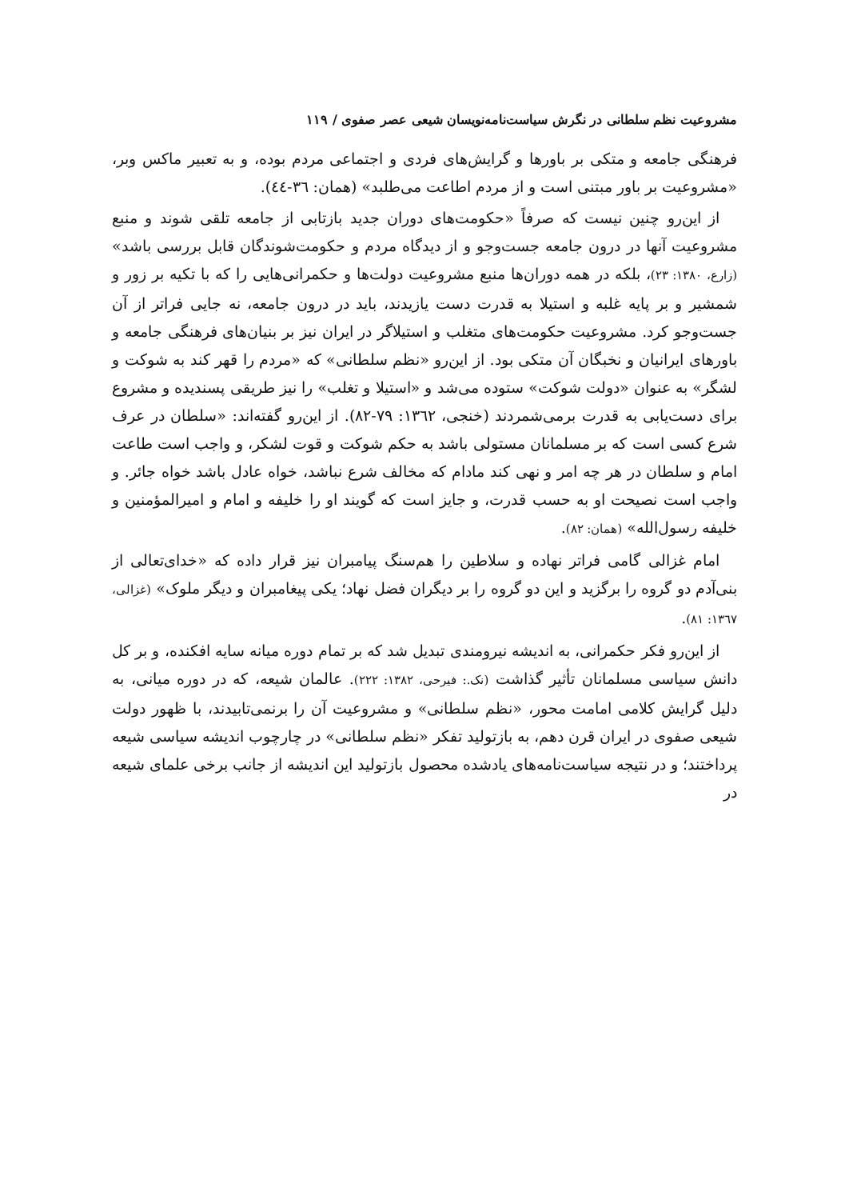مشروعیت نظم سلطانی در نگرش سیاست‌نامه‌نویسان شیعی عصر صفوی / ۱۱۹
فرهنگی جامعه و متکی بر باورها و گرایش‌های فردی و اجتماعی مردم بوده، و به تعبیر ماکس وبر، «مشروعیت بر باور مبتنی است و از مردم اطاعت می‌طلبد» (همان: ٣٦-٤٤).
از این‌رو چنین نیست که صرفاً «حکومت‌های دوران جدید بازتابی از جامعه تلقی شوند و منبع مشروعیت آنها در درون جامعه جست‌وجو و از دیدگاه مردم و حکومت‌شوندگان قابل بررسی باشد» (زارع، ١٣٨٠: ٢٣)، بلکه در همه دوران‌ها منبع مشروعیت دولت‌ها و حکمرانی‌هایی را که با تکیه بر زور و شمشیر و بر پایه غلبه و استیلا به قدرت دست یازیدند، باید در درون جامعه، نه جایی فراتر از آن جست‌وجو کرد. مشروعیت حکومت‌های متغلب و استیلاگر در ایران نیز بر بنیان‌های فرهنگی جامعه و باورهای ایرانیان و نخبگان آن متکی بود. از این‌رو «نظم سلطانی» که «مردم را قهر کند به شوکت و لشگر» به عنوان «دولت شوکت» ستوده می‌شد و «استیلا و تغلب» را نیز طریقی پسندیده و مشروع برای دست‌یابی به قدرت برمی‌شمردند (خنجی، ١٣٦٢: ٧٩-٨٢). از این‌رو گفته‌اند: «سلطان در عرف شرع کسی است که بر مسلمانان مستولی باشد به حکم شوکت و قوت لشکر، و واجب است طاعت امام و سلطان در هر چه امر و نهی کند مادام که مخالف شرع نباشد، خواه عادل باشد خواه جائر. و واجب است نصیحت او به حسب قدرت، و جایز است که گویند او را خلیفه و امام و امیرالمؤمنین و خلیفه رسول‌الله» (همان: ٨٢).
امام غزالی گامی فراتر نهاده و سلاطین را هم‌سنگ پیامبران نیز قرار داده که «خدای‌تعالی از بنی‌آدم دو گروه را برگزید و این دو گروه را بر دیگران فضل نهاد؛ یکی پیغامبران و دیگر ملوک» (غزالی، ١٣٦٧: ٨١).
از این‌رو فکر حکمرانی، به اندیشه نیرومندی تبدیل شد که بر تمام دوره میانه سایه افکنده، و بر کل دانش سیاسی مسلمانان تأثیر گذاشت (نک.: فیرحی، ١٣٨٢: ٢٢٢). عالمان شیعه، که در دوره میانی، به دلیل گرایش کلامی امامت محور، «نظم سلطانی» و مشروعیت آن را برنمی‌تابیدند، با ظهور دولت شیعی صفوی در ایران قرن دهم، به بازتولید تفکر «نظم سلطانی» در چارچوب اندیشه سیاسی شیعه پرداختند؛ و در نتیجه سیاست‌نامه‌های یادشده محصول بازتولید این اندیشه از جانب برخی علمای شیعه در